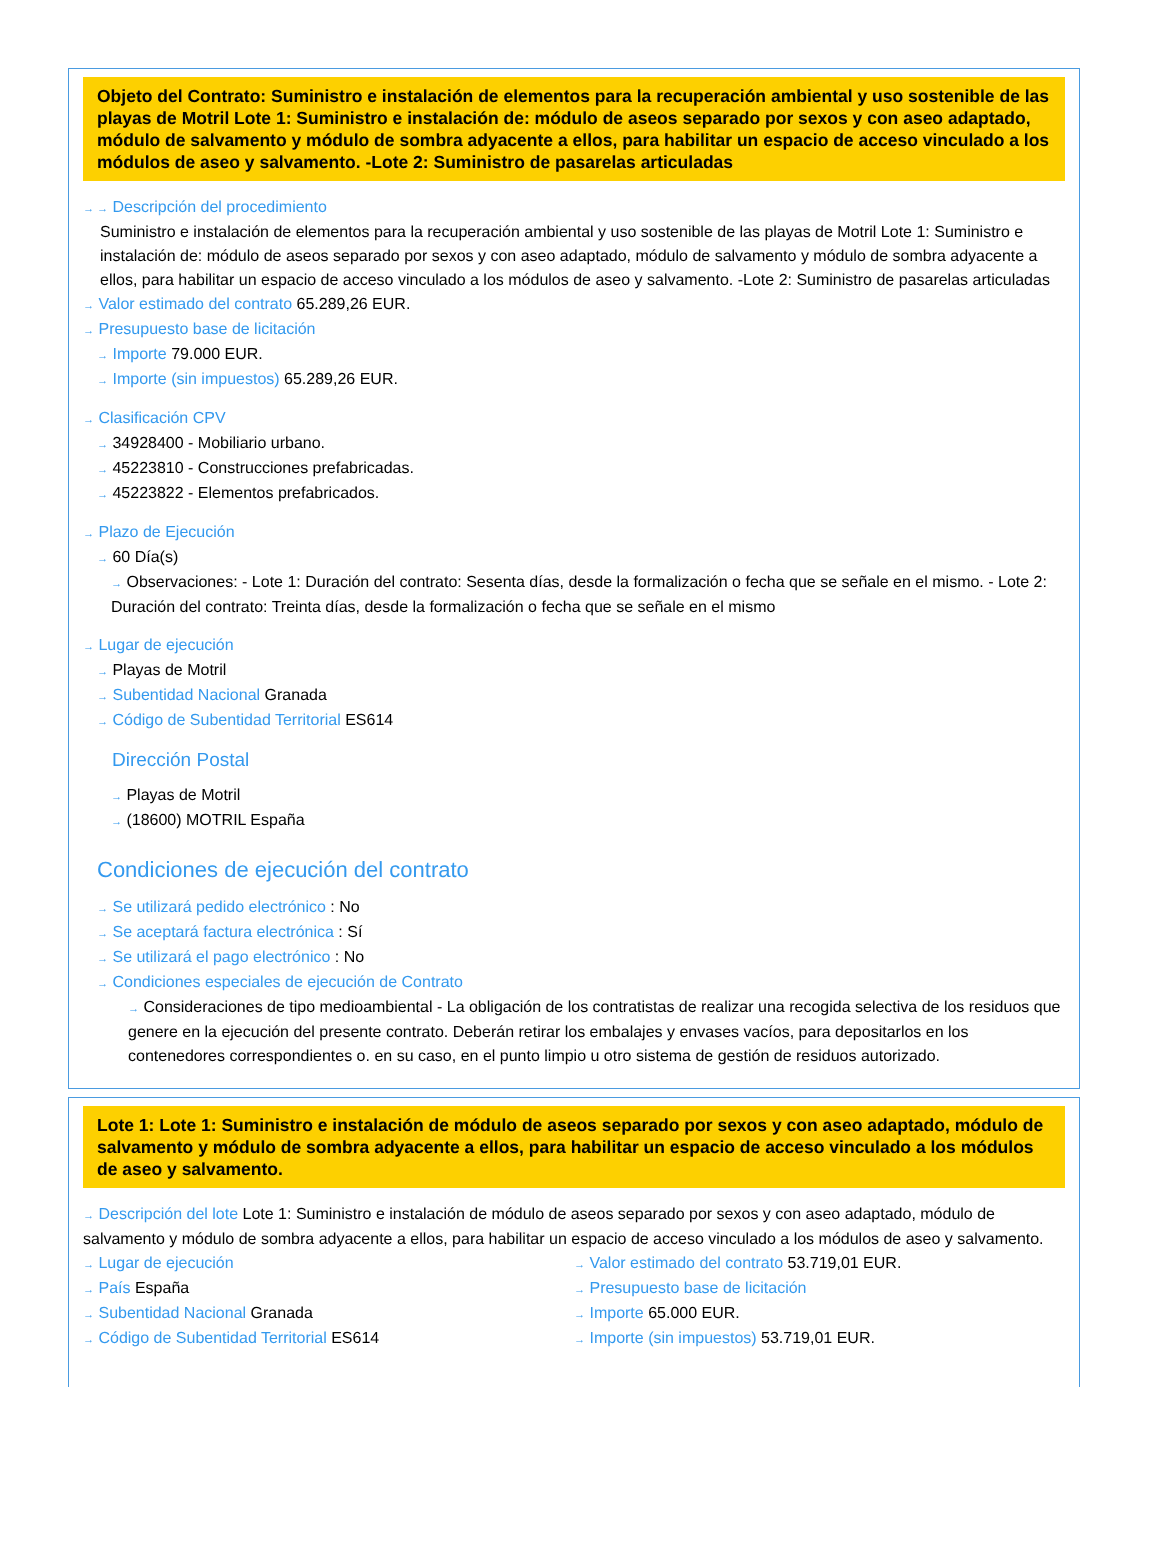Objeto del Contrato: Suministro e instalación de elementos para la recuperación ambiental y uso sostenible de las playas de Motril Lote 1: Suministro e instalación de: módulo de aseos separado por sexos y con aseo adaptado, módulo de salvamento y módulo de sombra adyacente a ellos, para habilitar un espacio de acceso vinculado a los módulos de aseo y salvamento. -Lote 2: Suministro de pasarelas articuladas
→ → Descripción del procedimiento
Suministro e instalación de elementos para la recuperación ambiental y uso sostenible de las playas de Motril Lote 1: Suministro e instalación de: módulo de aseos separado por sexos y con aseo adaptado, módulo de salvamento y módulo de sombra adyacente a ellos, para habilitar un espacio de acceso vinculado a los módulos de aseo y salvamento. -Lote 2: Suministro de pasarelas articuladas
→ Valor estimado del contrato 65.289,26 EUR.
→ Presupuesto base de licitación
→ Importe 79.000 EUR.
→ Importe (sin impuestos) 65.289,26 EUR.
→ Clasificación CPV
→ 34928400 - Mobiliario urbano.
→ 45223810 - Construcciones prefabricadas.
→ 45223822 - Elementos prefabricados.
→ Plazo de Ejecución
→ 60 Día(s)
→ Observaciones: - Lote 1: Duración del contrato: Sesenta días, desde la formalización o fecha que se señale en el mismo. - Lote 2: Duración del contrato: Treinta días, desde la formalización o fecha que se señale en el mismo
→ Lugar de ejecución
→ Playas de Motril
→ Subentidad Nacional Granada
→ Código de Subentidad Territorial ES614
Dirección Postal
→ Playas de Motril
→ (18600) MOTRIL España
Condiciones de ejecución del contrato
→ Se utilizará pedido electrónico : No
→ Se aceptará factura electrónica : Sí
→ Se utilizará el pago electrónico : No
→ Condiciones especiales de ejecución de Contrato
→ Consideraciones de tipo medioambiental - La obligación de los contratistas de realizar una recogida selectiva de los residuos que genere en la ejecución del presente contrato. Deberán retirar los embalajes y envases vacíos, para depositarlos en los contenedores correspondientes o. en su caso, en el punto limpio u otro sistema de gestión de residuos autorizado.
Lote 1: Lote 1: Suministro e instalación de módulo de aseos separado por sexos y con aseo adaptado, módulo de salvamento y módulo de sombra adyacente a ellos, para habilitar un espacio de acceso vinculado a los módulos de aseo y salvamento.
→ Descripción del lote Lote 1: Suministro e instalación de módulo de aseos separado por sexos y con aseo adaptado, módulo de salvamento y módulo de sombra adyacente a ellos, para habilitar un espacio de acceso vinculado a los módulos de aseo y salvamento.
→ Lugar de ejecución
→ País España
→ Subentidad Nacional Granada
→ Código de Subentidad Territorial ES614
→ Valor estimado del contrato 53.719,01 EUR.
→ Presupuesto base de licitación
→ Importe 65.000 EUR.
→ Importe (sin impuestos) 53.719,01 EUR.